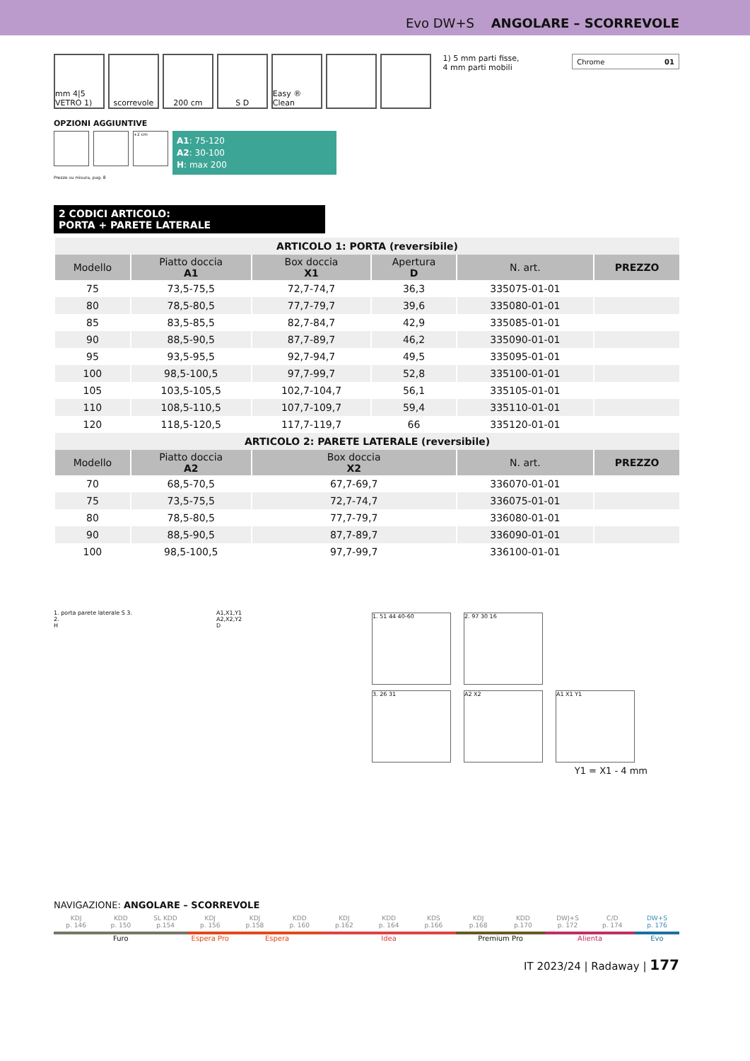Evo DW+S ANGOLARE – SCORREVOLE
mm 4|5 VETRO 1)
scorrevole 200 cm S D Easy ® Clean
1) 5 mm parti fisse,
4 mm parti mobili
Chrome 01
OPZIONI AGGIUNTIVE
+2 cm
A1: 75-120
A2: 30-100
H: max 200
Prezzo su misura, pag. 8
2 CODICI ARTICOLO:
PORTA + PARETE LATERALE
| ARTICOLO 1: PORTA (reversibile) | | | | | |
| Modello | Piatto doccia A1 | Box doccia X1 | Apertura D | N. art. | PREZZO |
| 75 | 73,5-75,5 | 72,7-74,7 | 36,3 | 335075-01-01 | |
| 80 | 78,5-80,5 | 77,7-79,7 | 39,6 | 335080-01-01 | |
| 85 | 83,5-85,5 | 82,7-84,7 | 42,9 | 335085-01-01 | |
| 90 | 88,5-90,5 | 87,7-89,7 | 46,2 | 335090-01-01 | |
| 95 | 93,5-95,5 | 92,7-94,7 | 49,5 | 335095-01-01 | |
| 100 | 98,5-100,5 | 97,7-99,7 | 52,8 | 335100-01-01 | |
| 105 | 103,5-105,5 | 102,7-104,7 | 56,1 | 335105-01-01 | |
| 110 | 108,5-110,5 | 107,7-109,7 | 59,4 | 335110-01-01 | |
| 120 | 118,5-120,5 | 117,7-119,7 | 66 | 335120-01-01 | |
| ARTICOLO 2: PARETE LATERALE (reversibile) | | | | | |
| Modello | Piatto doccia A2 | Box doccia X2 | | N. art. | PREZZO |
| 70 | 68,5-70,5 | 67,7-69,7 | | 336070-01-01 | |
| 75 | 73,5-75,5 | 72,7-74,7 | | 336075-01-01 | |
| 80 | 78,5-80,5 | 77,7-79,7 | | 336080-01-01 | |
| 90 | 88,5-90,5 | 87,7-89,7 | | 336090-01-01 | |
| 100 | 98,5-100,5 | 97,7-99,7 | | 336100-01-01 | |
1. porta parete laterale S 3.
2.
H
A1,X1,Y1
A2,X2,Y2
D
1. 51 44 40-60 2. 97 30 16
3. 26 31 A2 X2 A1 X1 Y1
Y1 = X1 - 4 mm
NAVIGAZIONE: ANGOLARE – SCORREVOLE
KDJ
p. 146
KDD
p. 150
SL KDD
p.154
KDJ
p. 156
KDJ
p.158
KDD
p. 160
KDJ
p.162
KDD
p. 164
KDS
p.166
KDJ
p.168
KDD
p.170
DWJ+S
p. 172
C/D
p. 174
DW+S
p. 176
Furo Espera Pro Espera Idea Premium Pro Alienta Evo
IT 2023/24 | Radaway | 177